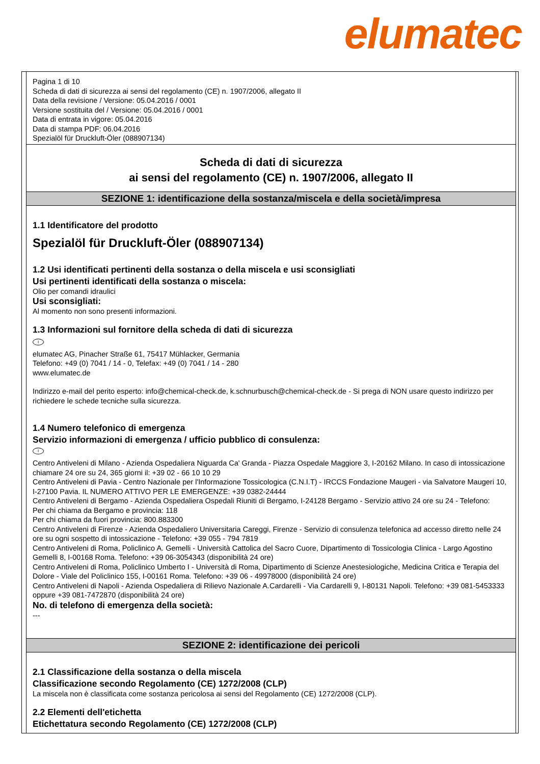elumatec
Pagina 1 di 10
Scheda di dati di sicurezza ai sensi del regolamento (CE) n. 1907/2006, allegato II
Data della revisione / Versione: 05.04.2016 / 0001
Versione sostituita del / Versione: 05.04.2016 / 0001
Data di entrata in vigore: 05.04.2016
Data di stampa PDF: 06.04.2016
Spezialöl für Druckluft-Öler (088907134)
Scheda di dati di sicurezza
ai sensi del regolamento (CE) n. 1907/2006, allegato II
SEZIONE 1: identificazione della sostanza/miscela e della società/impresa
1.1 Identificatore del prodotto
Spezialöl für Druckluft-Öler (088907134)
1.2 Usi identificati pertinenti della sostanza o della miscela e usi sconsigliati
Usi pertinenti identificati della sostanza o miscela:
Olio per comandi idraulici
Usi sconsigliati:
Al momento non sono presenti informazioni.
1.3 Informazioni sul fornitore della scheda di dati di sicurezza
I
elumatec AG, Pinacher Straße 61, 75417 Mühlacker, Germania
Telefono: +49 (0) 7041 / 14 - 0, Telefax: +49 (0) 7041 / 14 - 280
www.elumatec.de
Indirizzo e-mail del perito esperto: info@chemical-check.de, k.schnurbusch@chemical-check.de - Si prega di NON usare questo indirizzo per richiedere le schede tecniche sulla sicurezza.
1.4 Numero telefonico di emergenza
Servizio informazioni di emergenza / ufficio pubblico di consulenza:
I
Centro Antiveleni di Milano - Azienda Ospedaliera Niguarda Ca' Granda - Piazza Ospedale Maggiore 3, I-20162 Milano. In caso di intossicazione chiamare 24 ore su 24, 365 giorni il: +39 02 - 66 10 10 29
Centro Antiveleni di Pavia - Centro Nazionale per l'Informazione Tossicologica (C.N.I.T) - IRCCS Fondazione Maugeri - via Salvatore Maugeri 10, I-27100 Pavia. IL NUMERO ATTIVO PER LE EMERGENZE: +39 0382-24444
Centro Antiveleni di Bergamo - Azienda Ospedaliera Ospedali Riuniti di Bergamo, I-24128 Bergamo - Servizio attivo 24 ore su 24 - Telefono:
Per chi chiama da Bergamo e provincia: 118
Per chi chiama da fuori provincia: 800.883300
Centro Antiveleni di Firenze - Azienda Ospedaliero Universitaria Careggi, Firenze - Servizio di consulenza telefonica ad accesso diretto nelle 24 ore su ogni sospetto di intossicazione - Telefono: +39 055 - 794 7819
Centro Antiveleni di Roma, Policlinico A. Gemelli - Università Cattolica del Sacro Cuore, Dipartimento di Tossicologia Clinica - Largo Agostino Gemelli 8, I-00168 Roma. Telefono: +39 06-3054343 (disponibilità 24 ore)
Centro Antiveleni di Roma, Policlinico Umberto I - Università di Roma, Dipartimento di Scienze Anestesiologiche, Medicina Critica e Terapia del Dolore - Viale del Policlinico 155, I-00161 Roma. Telefono: +39 06 - 49978000 (disponibilità 24 ore)
Centro Antiveleni di Napoli - Azienda Ospedaliera di Rilievo Nazionale A.Cardarelli - Via Cardarelli 9, I-80131 Napoli. Telefono: +39 081-5453333 oppure +39 081-7472870 (disponibilità 24 ore)
No. di telefono di emergenza della società:
---
SEZIONE 2: identificazione dei pericoli
2.1 Classificazione della sostanza o della miscela
Classificazione secondo Regolamento (CE) 1272/2008 (CLP)
La miscela non è classificata come sostanza pericolosa ai sensi del Regolamento (CE) 1272/2008 (CLP).
2.2 Elementi dell'etichetta
Etichettatura secondo Regolamento (CE) 1272/2008 (CLP)